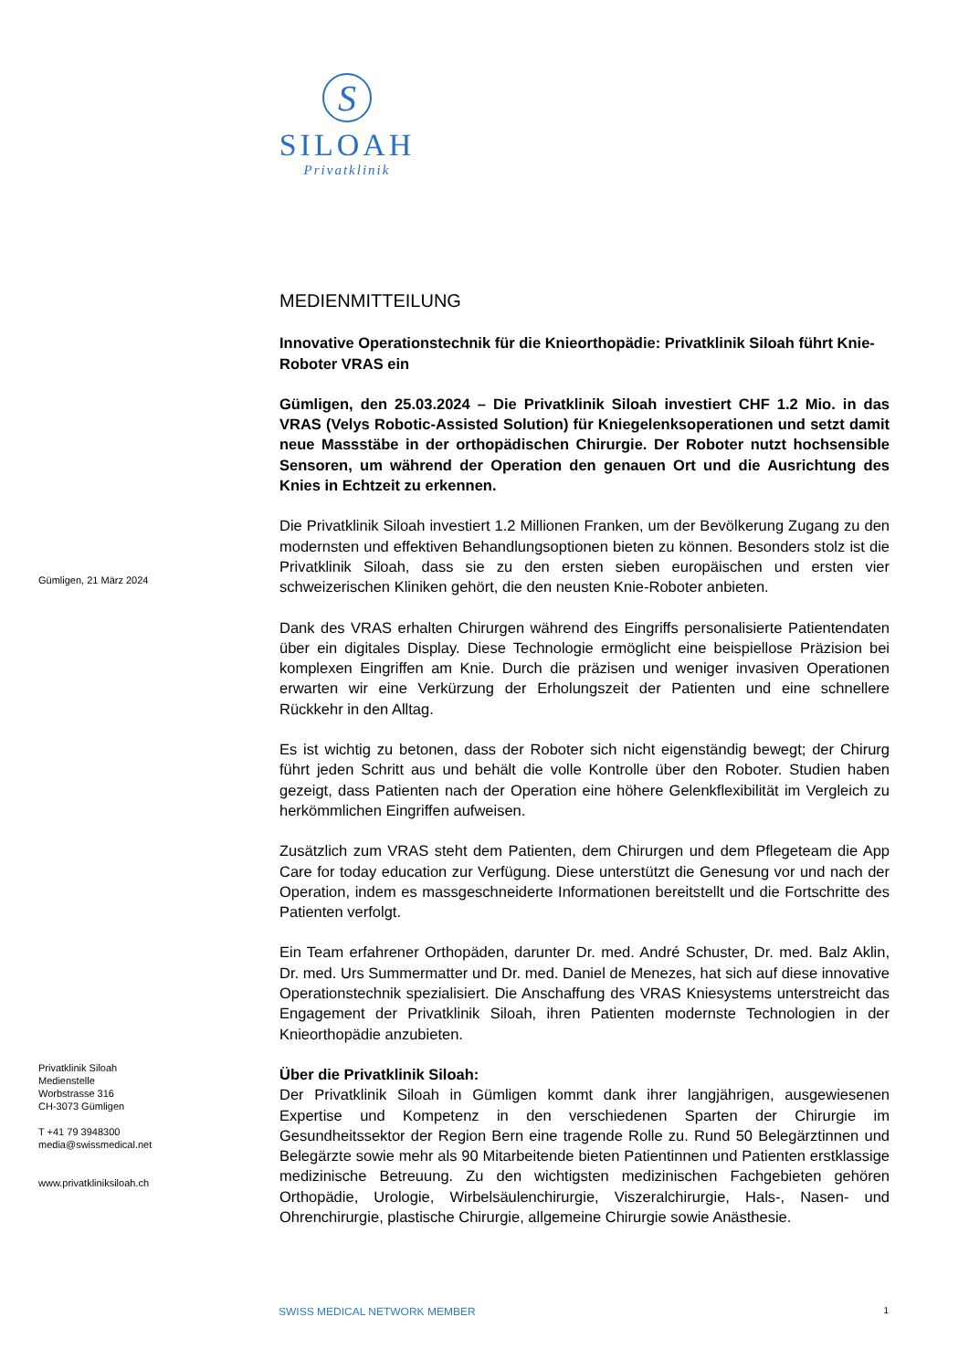S
SILOAH
Privatklinik
Gümligen, 21 März 2024
Privatklinik Siloah
Medienstelle
Worbstrasse 316
CH-3073 Gümligen
T +41 79 3948300
media@swissmedical.net
www.privatkliniksiloah.ch
MEDIENMITTEILUNG
Innovative Operationstechnik für die Knieorthopädie: Privatklinik Siloah führt Knie-Roboter VRAS ein
Gümligen, den 25.03.2024 – Die Privatklinik Siloah investiert CHF 1.2 Mio. in das VRAS (Velys Robotic-Assisted Solution) für Kniegelenksoperationen und setzt damit neue Massstäbe in der orthopädischen Chirurgie. Der Roboter nutzt hochsensible Sensoren, um während der Operation den genauen Ort und die Ausrichtung des Knies in Echtzeit zu erkennen.
Die Privatklinik Siloah investiert 1.2 Millionen Franken, um der Bevölkerung Zugang zu den modernsten und effektiven Behandlungsoptionen bieten zu können. Besonders stolz ist die Privatklinik Siloah, dass sie zu den ersten sieben europäischen und ersten vier schweizerischen Kliniken gehört, die den neusten Knie-Roboter anbieten.
Dank des VRAS erhalten Chirurgen während des Eingriffs personalisierte Patientendaten über ein digitales Display. Diese Technologie ermöglicht eine beispiellose Präzision bei komplexen Eingriffen am Knie. Durch die präzisen und weniger invasiven Operationen erwarten wir eine Verkürzung der Erholungszeit der Patienten und eine schnellere Rückkehr in den Alltag.
Es ist wichtig zu betonen, dass der Roboter sich nicht eigenständig bewegt; der Chirurg führt jeden Schritt aus und behält die volle Kontrolle über den Roboter. Studien haben gezeigt, dass Patienten nach der Operation eine höhere Gelenkflexibilität im Vergleich zu herkömmlichen Eingriffen aufweisen.
Zusätzlich zum VRAS steht dem Patienten, dem Chirurgen und dem Pflegeteam die App Care for today education zur Verfügung. Diese unterstützt die Genesung vor und nach der Operation, indem es massgeschneiderte Informationen bereitstellt und die Fortschritte des Patienten verfolgt.
Ein Team erfahrener Orthopäden, darunter Dr. med. André Schuster, Dr. med. Balz Aklin, Dr. med. Urs Summermatter und Dr. med. Daniel de Menezes, hat sich auf diese innovative Operationstechnik spezialisiert. Die Anschaffung des VRAS Kniesystems unterstreicht das Engagement der Privatklinik Siloah, ihren Patienten modernste Technologien in der Knieorthopädie anzubieten.
Über die Privatklinik Siloah:
Der Privatklinik Siloah in Gümligen kommt dank ihrer langjährigen, ausgewiesenen Expertise und Kompetenz in den verschiedenen Sparten der Chirurgie im Gesundheitssektor der Region Bern eine tragende Rolle zu. Rund 50 Belegärztinnen und Belegärzte sowie mehr als 90 Mitarbeitende bieten Patientinnen und Patienten erstklassige medizinische Betreuung. Zu den wichtigsten medizinischen Fachgebieten gehören Orthopädie, Urologie, Wirbelsäulenchirurgie, Viszeralchirurgie, Hals-, Nasen- und Ohrenchirurgie, plastische Chirurgie, allgemeine Chirurgie sowie Anästhesie.
SWISS MEDICAL NETWORK MEMBER 1